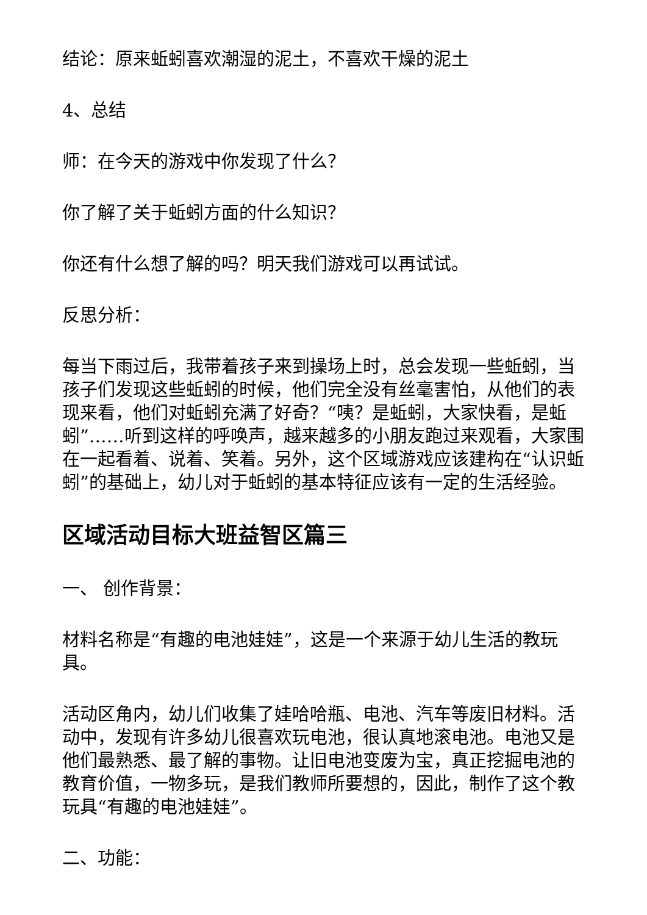结论：原来蚯蚓喜欢潮湿的泥土，不喜欢干燥的泥土
4、总结
师：在今天的游戏中你发现了什么？
你了解了关于蚯蚓方面的什么知识？
你还有什么想了解的吗？明天我们游戏可以再试试。
反思分析：
每当下雨过后，我带着孩子来到操场上时，总会发现一些蚯蚓，当孩子们发现这些蚯蚓的时候，他们完全没有丝毫害怕，从他们的表现来看，他们对蚯蚓充满了好奇？“咦？是蚯蚓，大家快看，是蚯蚓”……听到这样的呼唤声，越来越多的小朋友跑过来观看，大家围在一起看着、说着、笑着。另外，这个区域游戏应该建构在“认识蚯蚓”的基础上，幼儿对于蚯蚓的基本特征应该有一定的生活经验。
区域活动目标大班益智区篇三
一、 创作背景：
材料名称是“有趣的电池娃娃”，这是一个来源于幼儿生活的教玩具。
活动区角内，幼儿们收集了娃哈哈瓶、电池、汽车等废旧材料。活动中，发现有许多幼儿很喜欢玩电池，很认真地滚电池。电池又是他们最熟悉、最了解的事物。让旧电池变废为宝，真正挖掘电池的教育价值，一物多玩，是我们教师所要想的，因此，制作了这个教玩具“有趣的电池娃娃”。
二、功能：